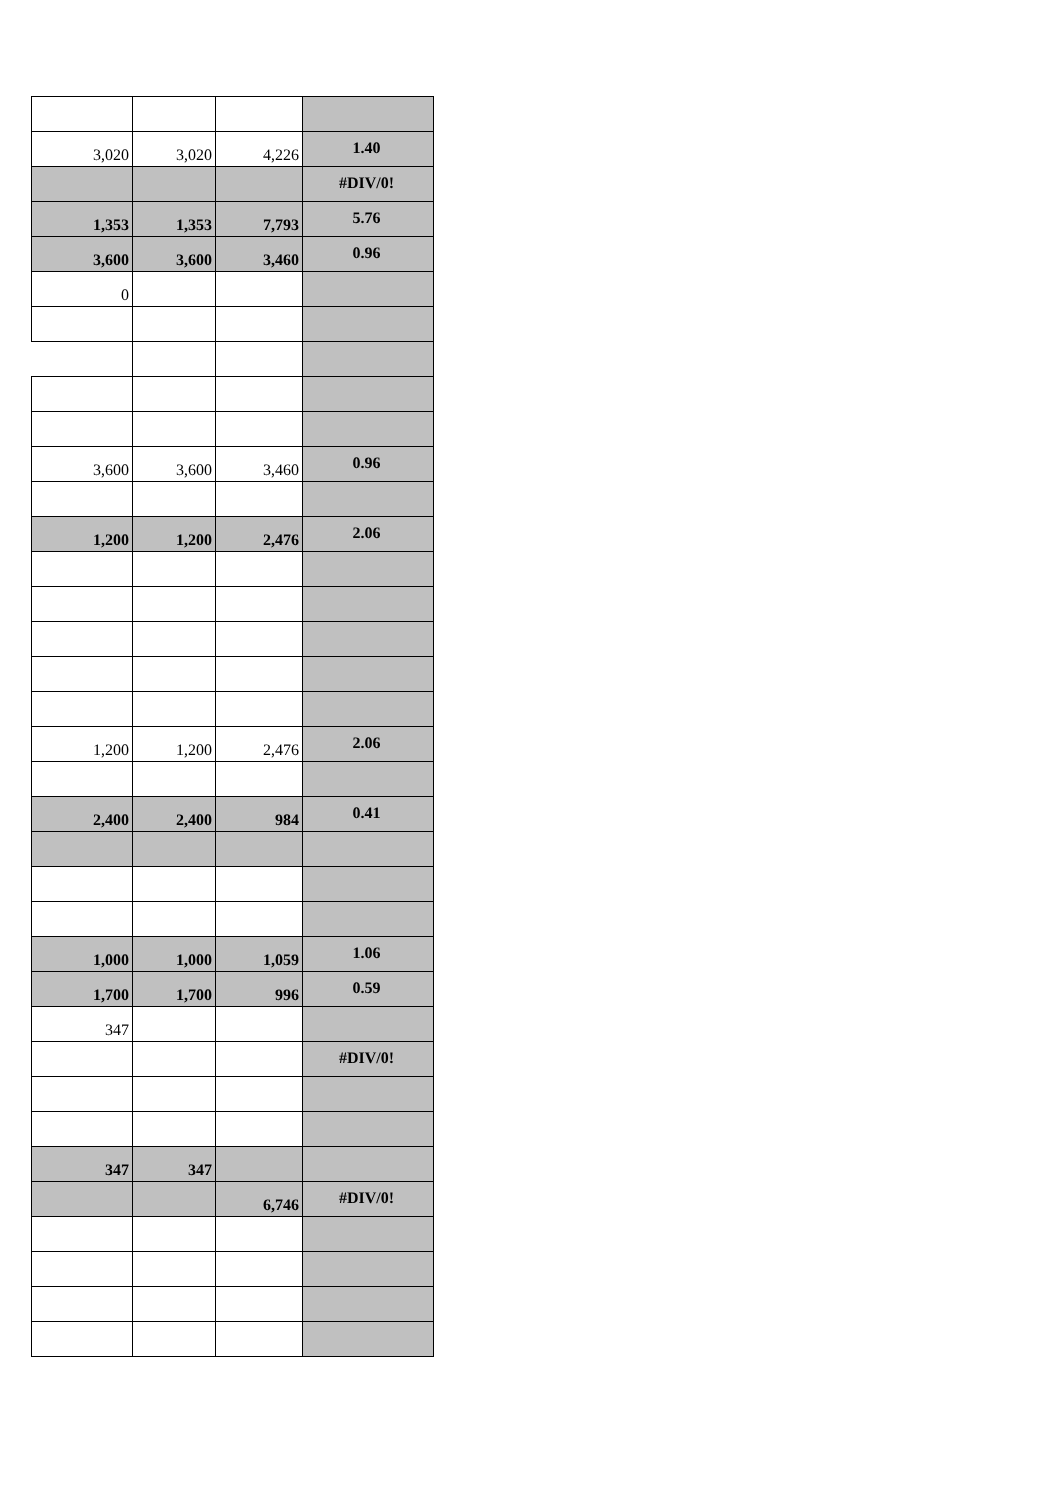| 3,020 | 3,020 | 4,226 | 1.40 |
| | | | #DIV/0! |
| 1,353 | 1,353 | 7,793 | 5.76 |
| 3,600 | 3,600 | 3,460 | 0.96 |
| 0 | | | |
| 3,600 | 3,600 | 3,460 | 0.96 |
| 1,200 | 1,200 | 2,476 | 2.06 |
| 1,200 | 1,200 | 2,476 | 2.06 |
| 2,400 | 2,400 | 984 | 0.41 |
| 1,000 | 1,000 | 1,059 | 1.06 |
| 1,700 | 1,700 | 996 | 0.59 |
| 347 | | | |
| | | | #DIV/0! |
| 347 | 347 | | |
| | | 6,746 | #DIV/0! |